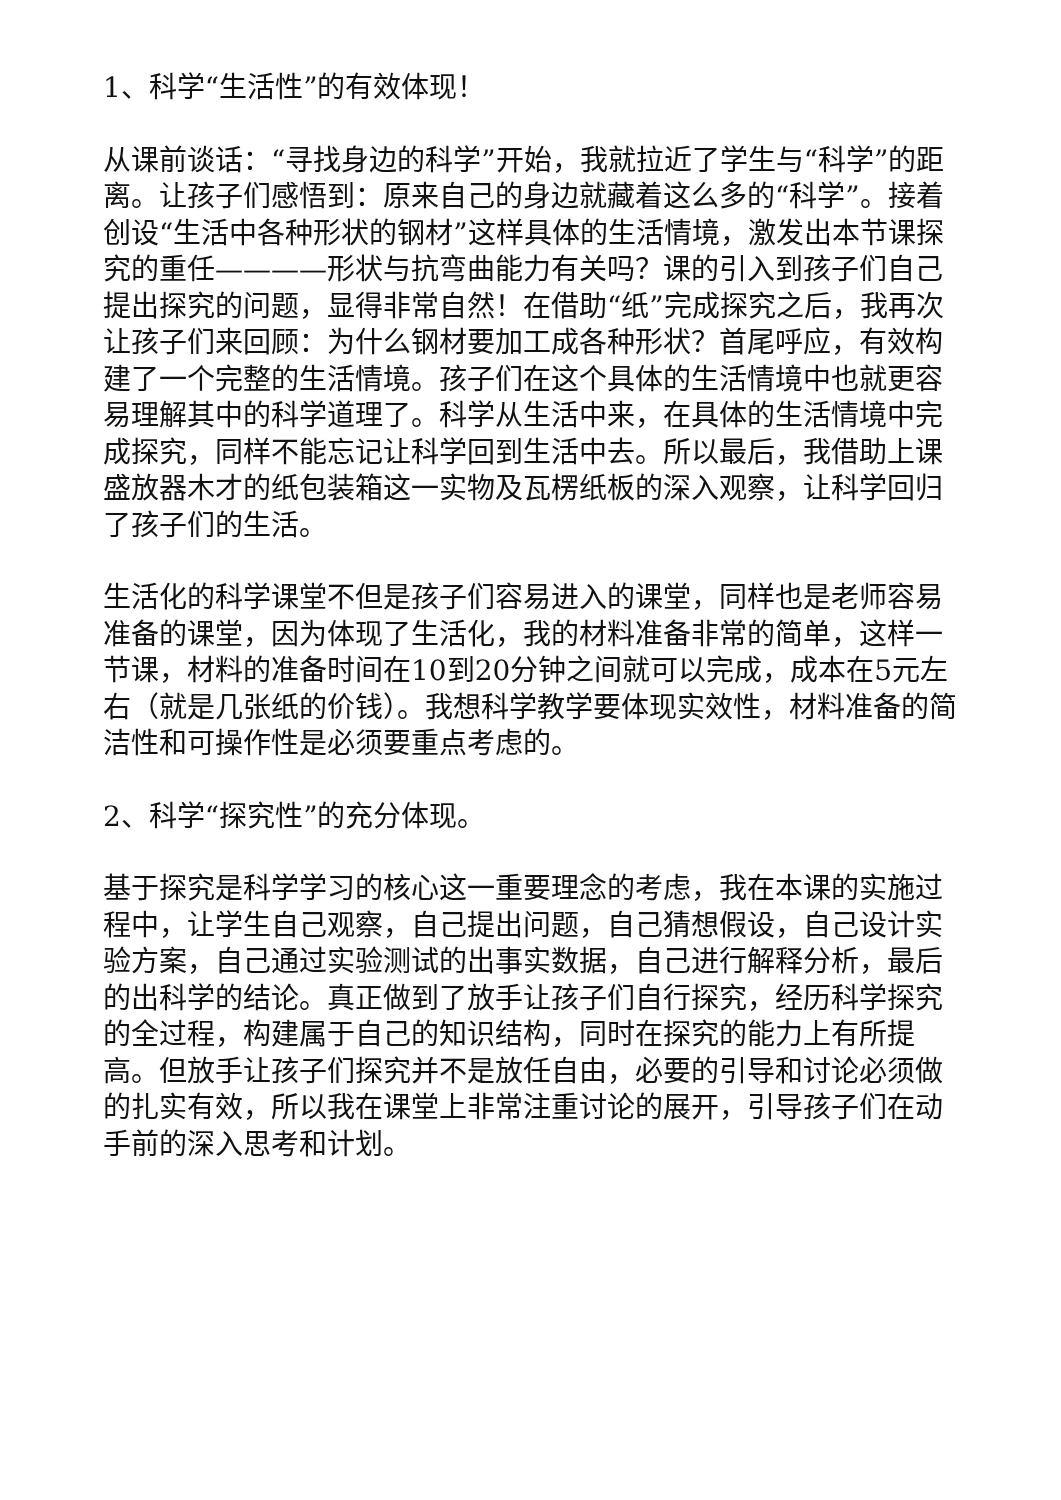1、科学“生活性”的有效体现！
从课前谈话：“寻找身边的科学”开始，我就拉近了学生与“科学”的距离。让孩子们感悟到：原来自己的身边就藏着这么多的“科学”。接着创设“生活中各种形状的钢材”这样具体的生活情境，激发出本节课探究的重任————形状与抗弯曲能力有关吗？课的引入到孩子们自己提出探究的问题，显得非常自然！在借助“纸”完成探究之后，我再次让孩子们来回顾：为什么钢材要加工成各种形状？首尾呼应，有效构建了一个完整的生活情境。孩子们在这个具体的生活情境中也就更容易理解其中的科学道理了。科学从生活中来，在具体的生活情境中完成探究，同样不能忘记让科学回到生活中去。所以最后，我借助上课盛放器木才的纸包装箱这一实物及瓦楞纸板的深入观察，让科学回归了孩子们的生活。
生活化的科学课堂不但是孩子们容易进入的课堂，同样也是老师容易准备的课堂，因为体现了生活化，我的材料准备非常的简单，这样一节课，材料的准备时间在10到20分钟之间就可以完成，成本在5元左右（就是几张纸的价钱）。我想科学教学要体现实效性，材料准备的简洁性和可操作性是必须要重点考虑的。
2、科学“探究性”的充分体现。
基于探究是科学学习的核心这一重要理念的考虑，我在本课的实施过程中，让学生自己观察，自己提出问题，自己猜想假设，自己设计实验方案，自己通过实验测试的出事实数据，自己进行解释分析，最后的出科学的结论。真正做到了放手让孩子们自行探究，经历科学探究的全过程，构建属于自己的知识结构，同时在探究的能力上有所提高。但放手让孩子们探究并不是放任自由，必要的引导和讨论必须做的扎实有效，所以我在课堂上非常注重讨论的展开，引导孩子们在动手前的深入思考和计划。